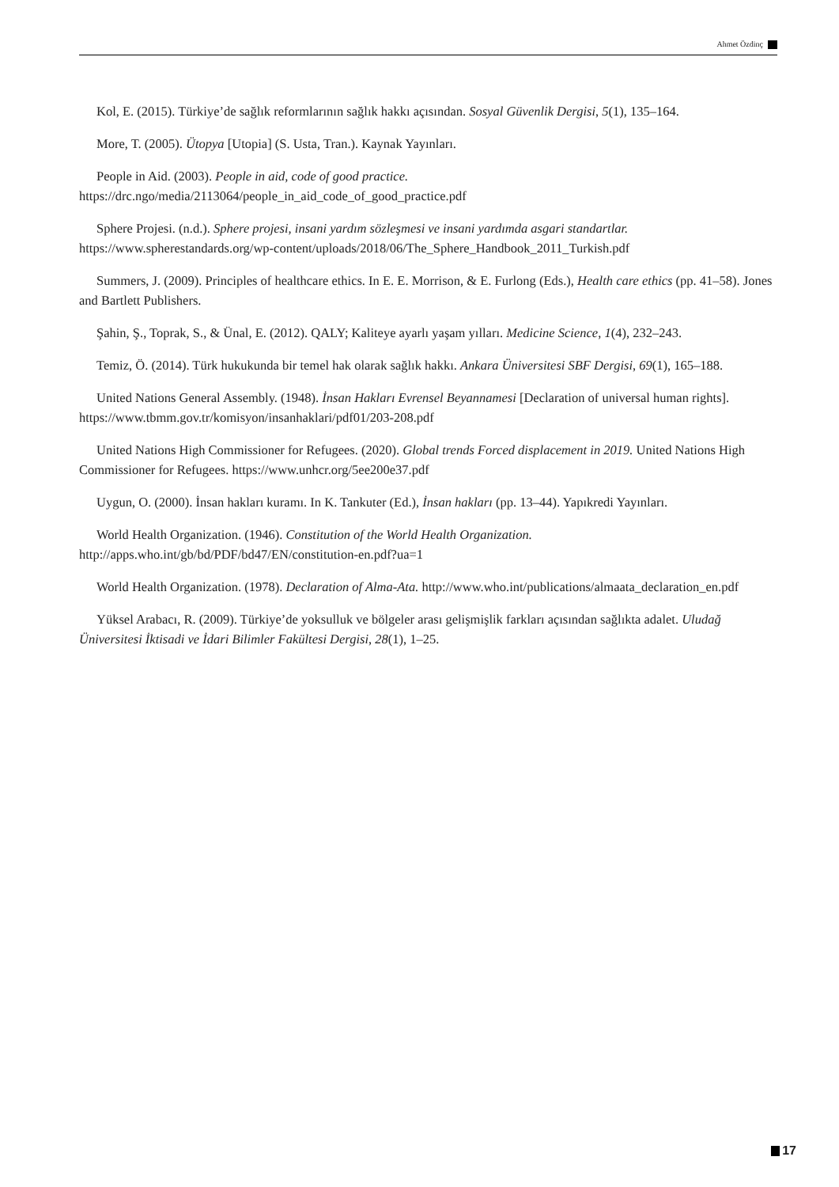Ahmet Özdinç
Kol, E. (2015). Türkiye’de sağlık reformlarının sağlık hakkı açısından. Sosyal Güvenlik Dergisi, 5(1), 135–164.
More, T. (2005). Ütopya [Utopia] (S. Usta, Tran.). Kaynak Yayınları.
People in Aid. (2003). People in aid, code of good practice. https://drc.ngo/media/2113064/people_in_aid_code_of_good_practice.pdf
Sphere Projesi. (n.d.). Sphere projesi, insani yardım sözleşmesi ve insani yardımda asgari standartlar. https://www.spherestandards.org/wp-content/uploads/2018/06/The_Sphere_Handbook_2011_Turkish.pdf
Summers, J. (2009). Principles of healthcare ethics. In E. E. Morrison, & E. Furlong (Eds.), Health care ethics (pp. 41–58). Jones and Bartlett Publishers.
Şahin, Ş., Toprak, S., & Ünal, E. (2012). QALY; Kaliteye ayarlı yaşam yılları. Medicine Science, 1(4), 232–243.
Temiz, Ö. (2014). Türk hukukunda bir temel hak olarak sağlık hakkı. Ankara Üniversitesi SBF Dergisi, 69(1), 165–188.
United Nations General Assembly. (1948). İnsan Hakları Evrensel Beyannamesi [Declaration of universal human rights]. https://www.tbmm.gov.tr/komisyon/insanhaklari/pdf01/203-208.pdf
United Nations High Commissioner for Refugees. (2020). Global trends Forced displacement in 2019. United Nations High Commissioner for Refugees. https://www.unhcr.org/5ee200e37.pdf
Uygun, O. (2000). İnsan hakları kuramı. In K. Tankuter (Ed.), İnsan hakları (pp. 13–44). Yapıkredi Yayınları.
World Health Organization. (1946). Constitution of the World Health Organization. http://apps.who.int/gb/bd/PDF/bd47/EN/constitution-en.pdf?ua=1
World Health Organization. (1978). Declaration of Alma-Ata. http://www.who.int/publications/almaata_declaration_en.pdf
Yüksel Arabacı, R. (2009). Türkiye’de yoksulluk ve bölgeler arası gelişmişlik farkları açısından sağlıkta adalet. Uludağ Üniversitesi İktisadi ve İdari Bilimler Fakültesi Dergisi, 28(1), 1–25.
17